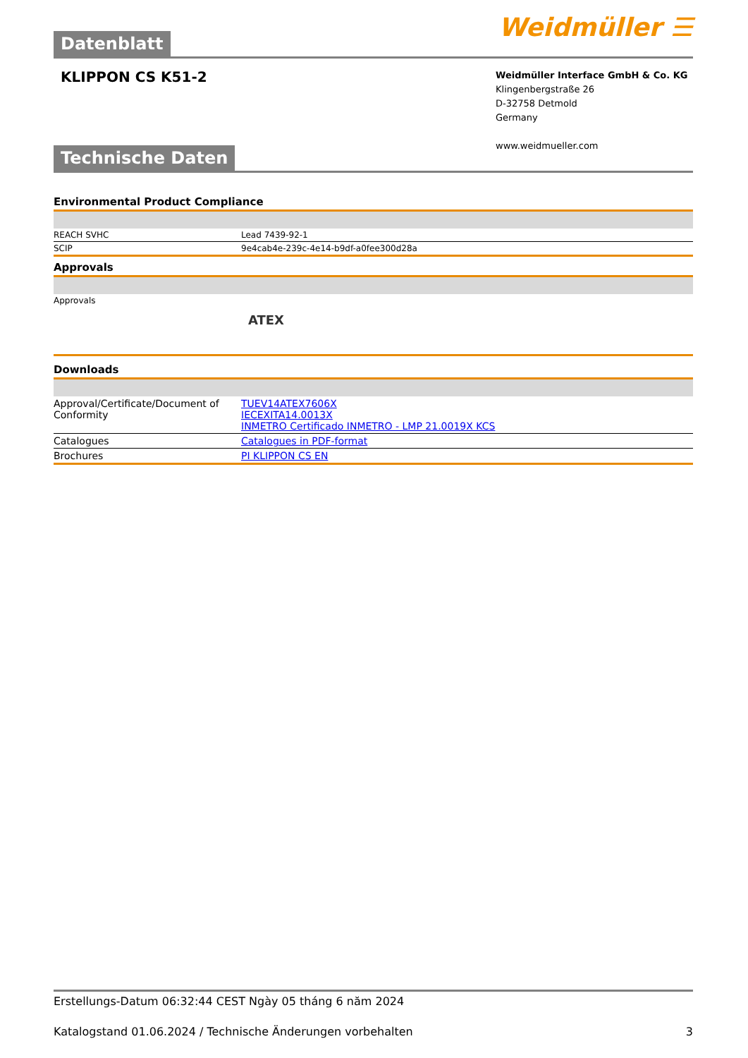Weidmüller ☰
Datenblatt
KLIPPON CS K51-2
Weidmüller Interface GmbH & Co. KG
Klingenbergstraße 26
D-32758 Detmold
Germany
www.weidmueller.com
Technische Daten
Environmental Product Compliance
| REACH SVHC | Lead 7439-92-1 |
| SCIP | 9e4cab4e-239c-4e14-b9df-a0fee300d28a |
Approvals
| Approvals | |
| | ATEX |
Downloads
| Approval/Certificate/Document of Conformity | TUEV14ATEX7606X IECEXITA14.0013X INMETRO Certificado INMETRO - LMP 21.0019X KCS |
| Catalogues | Catalogues in PDF-format |
| Brochures | PI KLIPPON CS EN |
Erstellungs-Datum 06:32:44 CEST Ngày 05 tháng 6 năm 2024
Katalogstand 01.06.2024 / Technische Änderungen vorbehalten 3